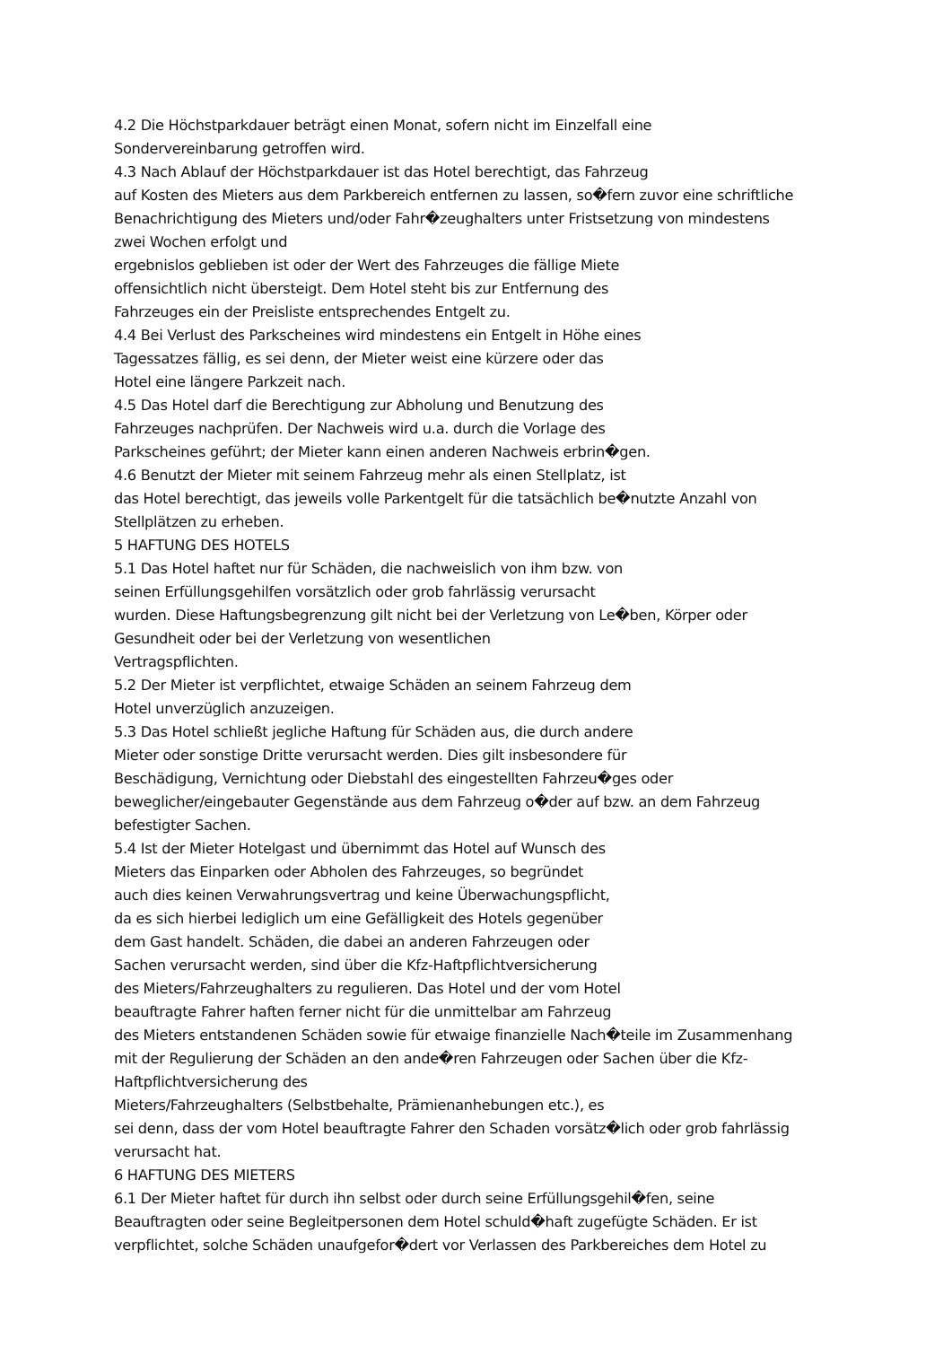4.2 Die Höchstparkdauer beträgt einen Monat, sofern nicht im Einzelfall eine
Sondervereinbarung getroffen wird.
4.3 Nach Ablauf der Höchstparkdauer ist das Hotel berechtigt, das Fahrzeug
auf Kosten des Mieters aus dem Parkbereich entfernen zu lassen, so�fern zuvor eine schriftliche
Benachrichtigung des Mieters und/oder Fahr�zeughalters unter Fristsetzung von mindestens
zwei Wochen erfolgt und
ergebnislos geblieben ist oder der Wert des Fahrzeuges die fällige Miete
offensichtlich nicht übersteigt. Dem Hotel steht bis zur Entfernung des
Fahrzeuges ein der Preisliste entsprechendes Entgelt zu.
4.4 Bei Verlust des Parkscheines wird mindestens ein Entgelt in Höhe eines
Tagessatzes fällig, es sei denn, der Mieter weist eine kürzere oder das
Hotel eine längere Parkzeit nach.
4.5 Das Hotel darf die Berechtigung zur Abholung und Benutzung des
Fahrzeuges nachprüfen. Der Nachweis wird u.a. durch die Vorlage des
Parkscheines geführt; der Mieter kann einen anderen Nachweis erbrin�gen.
4.6 Benutzt der Mieter mit seinem Fahrzeug mehr als einen Stellplatz, ist
das Hotel berechtigt, das jeweils volle Parkentgelt für die tatsächlich be�nutzte Anzahl von
Stellplätzen zu erheben.
5 HAFTUNG DES HOTELS
5.1 Das Hotel haftet nur für Schäden, die nachweislich von ihm bzw. von
seinen Erfüllungsgehilfen vorsätzlich oder grob fahrlässig verursacht
wurden. Diese Haftungsbegrenzung gilt nicht bei der Verletzung von Le�ben, Körper oder
Gesundheit oder bei der Verletzung von wesentlichen
Vertragspflichten.
5.2 Der Mieter ist verpflichtet, etwaige Schäden an seinem Fahrzeug dem
Hotel unverzüglich anzuzeigen.
5.3 Das Hotel schließt jegliche Haftung für Schäden aus, die durch andere
Mieter oder sonstige Dritte verursacht werden. Dies gilt insbesondere für
Beschädigung, Vernichtung oder Diebstahl des eingestellten Fahrzeu�ges oder
beweglicher/eingebauter Gegenstände aus dem Fahrzeug o�der auf bzw. an dem Fahrzeug
befestigter Sachen.
5.4 Ist der Mieter Hotelgast und übernimmt das Hotel auf Wunsch des
Mieters das Einparken oder Abholen des Fahrzeuges, so begründet
auch dies keinen Verwahrungsvertrag und keine Überwachungspflicht,
da es sich hierbei lediglich um eine Gefälligkeit des Hotels gegenüber
dem Gast handelt. Schäden, die dabei an anderen Fahrzeugen oder
Sachen verursacht werden, sind über die Kfz-Haftpflichtversicherung
des Mieters/Fahrzeughalters zu regulieren. Das Hotel und der vom Hotel
beauftragte Fahrer haften ferner nicht für die unmittelbar am Fahrzeug
des Mieters entstandenen Schäden sowie für etwaige finanzielle Nach�teile im Zusammenhang
mit der Regulierung der Schäden an den ande�ren Fahrzeugen oder Sachen über die Kfz-
Haftpflichtversicherung des
Mieters/Fahrzeughalters (Selbstbehalte, Prämienanhebungen etc.), es
sei denn, dass der vom Hotel beauftragte Fahrer den Schaden vorsätz�lich oder grob fahrlässig
verursacht hat.
6 HAFTUNG DES MIETERS
6.1 Der Mieter haftet für durch ihn selbst oder durch seine Erfüllungsgehil�fen, seine
Beauftragten oder seine Begleitpersonen dem Hotel schuld�haft zugefügte Schäden. Er ist
verpflichtet, solche Schäden unaufgefor�dert vor Verlassen des Parkbereiches dem Hotel zu